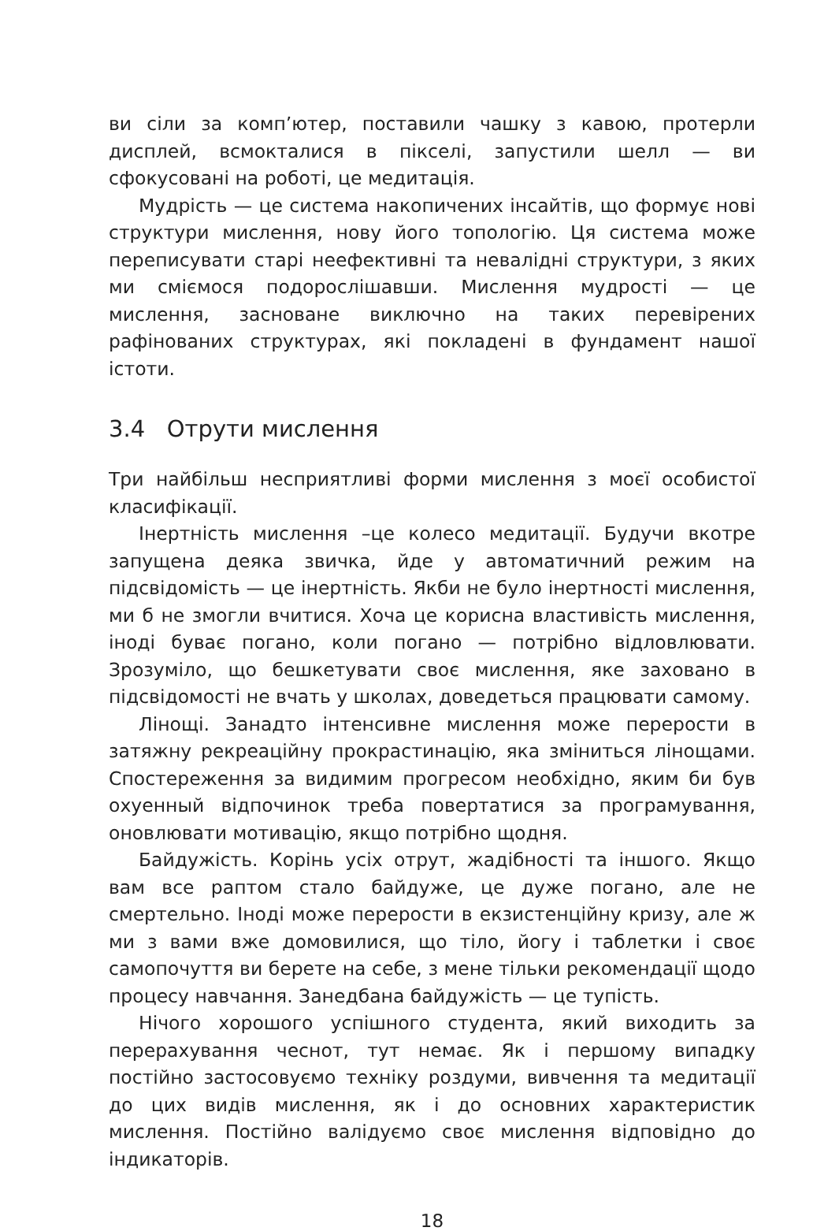ви сіли за комп’ютер, поставили чашку з кавою, протерли дисплей, всмокталися в пікселі, запустили шелл — ви сфокусовані на роботі, це медитація.
Мудрість — це система накопичених інсайтів, що формує нові структури мислення, нову його топологію. Ця система може переписувати старі неефективні та невалідні структури, з яких ми сміємося подорослішавши. Мислення мудрості — це мислення, засноване виключно на таких перевірених рафінованих структурах, які покладені в фундамент нашої істоти.
3.4 Отрути мислення
Три найбільш несприятливі форми мислення з моєї особистої класифікації.
Інертність мислення –це колесо медитації. Будучи вкотре запущена деяка звичка, йде у автоматичний режим на підсвідомість — це інертність. Якби не було інертності мислення, ми б не змогли вчитися. Хоча це корисна властивість мислення, іноді буває погано, коли погано — потрібно відловлювати. Зрозуміло, що бешкетувати своє мислення, яке заховано в підсвідомості не вчать у школах, доведеться працювати самому.
Лінощі. Занадто інтенсивне мислення може перерости в затяжну рекреаційну прокрастинацію, яка зміниться лінощами. Спостереження за видимим прогресом необхідно, яким би був охуенный відпочинок треба повертатися за програмування, оновлювати мотивацію, якщо потрібно щодня.
Байдужість. Корінь усіх отрут, жадібності та іншого. Якщо вам все раптом стало байдуже, це дуже погано, але не смертельно. Іноді може перерости в екзистенційну кризу, але ж ми з вами вже домовилися, що тіло, йогу і таблетки і своє самопочуття ви берете на себе, з мене тільки рекомендації щодо процесу навчання. Занедбана байдужість — це тупість.
Нічого хорошого успішного студента, який виходить за перерахування чеснот, тут немає. Як і першому випадку постійно застосовуємо техніку роздуми, вивчення та медитації до цих видів мислення, як і до основних характеристик мислення. Постійно валідуємо своє мислення відповідно до індикаторів.
18